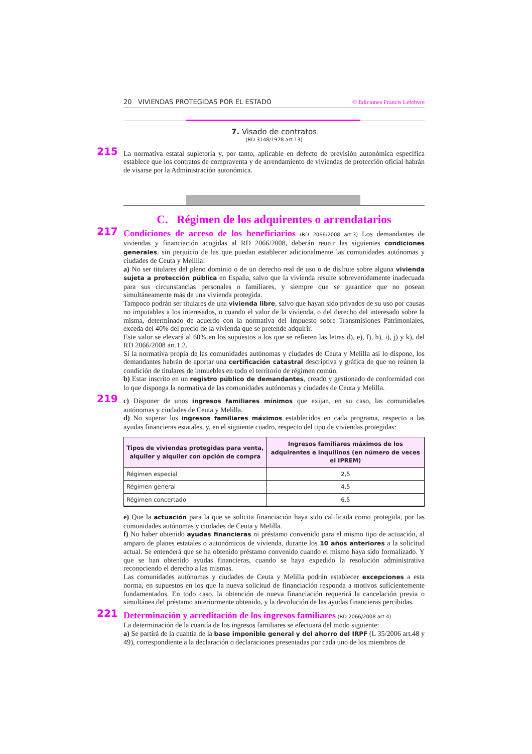20 VIVIENDAS PROTEGIDAS POR EL ESTADO © Ediciones Francis Lefebvre
7. Visado de contratos
(RD 3148/1978 art.13)
215
La normativa estatal supletoria y, por tanto, aplicable en defecto de previsión autonómica específica establece que los contratos de compraventa y de arrendamiento de viviendas de protección oficial habrán de visarse por la Administración autonómica.
C. Régimen de los adquirentes o arrendatarios
217
Condiciones de acceso de los beneficiarios (RD 2066/2008 art.3) Los demandantes de viviendas y financiación acogidas al RD 2066/2008, deberán reunir las siguientes condiciones generales, sin perjuicio de las que puedan establecer adicionalmente las comunidades autónomas y ciudades de Ceuta y Melilla:
a) No ser titulares del pleno dominio o de un derecho real de uso o de disfrute sobre alguna vivienda sujeta a protección pública en España, salvo que la vivienda resulte sobrevenidamente inadecuada para sus circunstancias personales o familiares, y siempre que se garantice que no posean simultáneamente más de una vivienda protegida.
Tampoco podrán ser titulares de una vivienda libre, salvo que hayan sido privados de su uso por causas no imputables a los interesados, o cuando el valor de la vivienda, o del derecho del interesado sobre la misma, determinado de acuerdo con la normativa del Impuesto sobre Transmisiones Patrimoniales, exceda del 40% del precio de la vivienda que se pretende adquirir.
Este valor se elevará al 60% en los supuestos a los que se refieren las letras d), e), f), h), i), j) y k), del RD 2066/2008 art.1.2.
Si la normativa propia de las comunidades autónomas y ciudades de Ceuta y Melilla así lo dispone, los demandantes habrán de aportar una certificación catastral descriptiva y gráfica de que no reúnen la condición de titulares de inmuebles en todo el territorio de régimen común.
b) Estar inscrito en un registro público de demandantes, creado y gestionado de conformidad con lo que disponga la normativa de las comunidades autónomas y ciudades de Ceuta y Melilla.
219
c) Disponer de unos ingresos familiares mínimos que exijan, en su caso, las comunidades autónomas y ciudades de Ceuta y Melilla.
d) No superar los ingresos familiares máximos establecidos en cada programa, respecto a las ayudas financieras estatales, y, en el siguiente cuadro, respecto del tipo de viviendas protegidas:
| Tipos de viviendas protegidas para venta, alquiler y alquiler con opción de compra | Ingresos familiares máximos de los adquirentes e inquilinos (en número de veces el IPREM) |
| --- | --- |
| Régimen especial | 2,5 |
| Régimen general | 4,5 |
| Régimen concertado | 6,5 |
e) Que la actuación para la que se solicita financiación haya sido calificada como protegida, por las comunidades autónomas y ciudades de Ceuta y Melilla.
f) No haber obtenido ayudas financieras ni préstamo convenido para el mismo tipo de actuación, al amparo de planes estatales o autonómicos de vivienda, durante los 10 años anteriores a la solicitud actual. Se entenderá que se ha obtenido préstamo convenido cuando el mismo haya sido formalizado. Y que se han obtenido ayudas financieras, cuando se haya expedido la resolución administrativa reconociendo el derecho a las mismas.
Las comunidades autónomas y ciudades de Ceuta y Melilla podrán establecer excepciones a esta norma, en supuestos en los que la nueva solicitud de financiación responda a motivos suficientemente fundamentados. En todo caso, la obtención de nueva financiación requerirá la cancelación previa o simultánea del préstamo anteriormente obtenido, y la devolución de las ayudas financieras percibidas.
221
Determinación y acreditación de los ingresos familiares (RD 2066/2008 art.4)
La determinación de la cuantía de los ingresos familiares se efectuará del modo siguiente:
a) Se partirá de la cuantía de la base imponible general y del ahorro del IRPF (L 35/2006 art.48 y 49), correspondiente a la declaración o declaraciones presentadas por cada uno de los miembros de